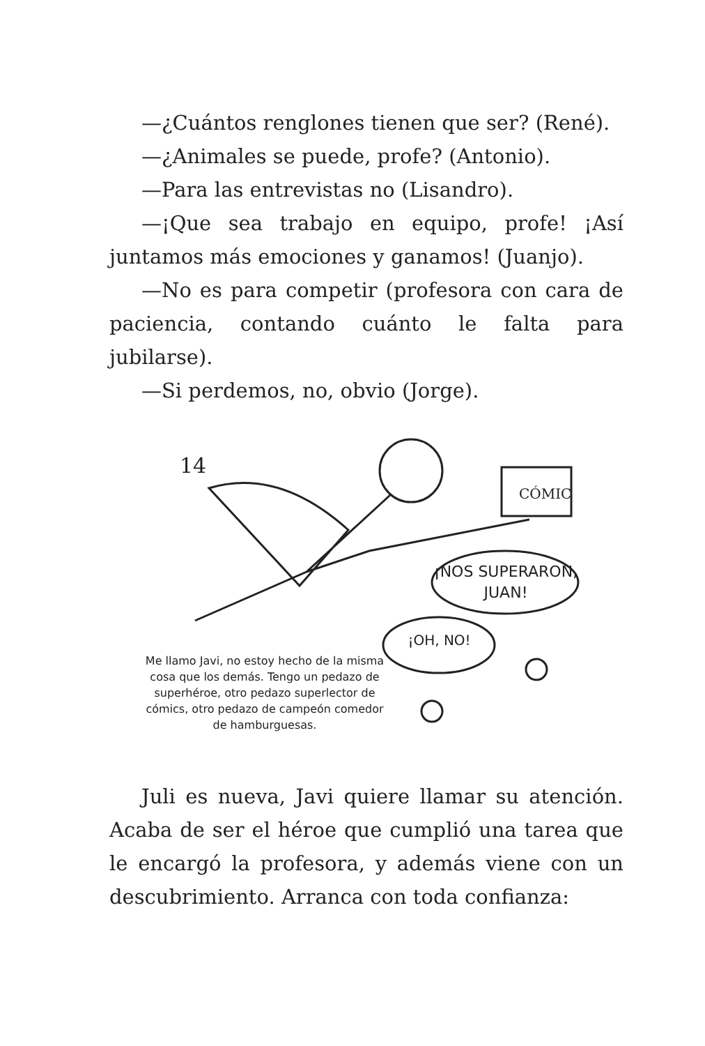—¿Cuántos renglones tienen que ser? (René).
—¿Animales se puede, profe? (Antonio).
—Para las entrevistas no (Lisandro).
—¡Que sea trabajo en equipo, profe! ¡Así juntamos más emociones y ganamos! (Juanjo).
—No es para competir (profesora con cara de paciencia, contando cuánto le falta para jubilarse).
14
—Si perdemos, no, obvio (Jorge).
CÓMIC
¡NOS SUPERARON, JUAN!
¡OH, NO!
Me llamo Javi, no estoy hecho de la misma cosa que los demás. Tengo un pedazo de superhéroe, otro pedazo superlector de cómics, otro pedazo de campeón comedor de hamburguesas.
Juli es nueva, Javi quiere llamar su atención. Acaba de ser el héroe que cumplió una tarea que le encargó la profesora, y además viene con un descubrimiento. Arranca con toda confianza: